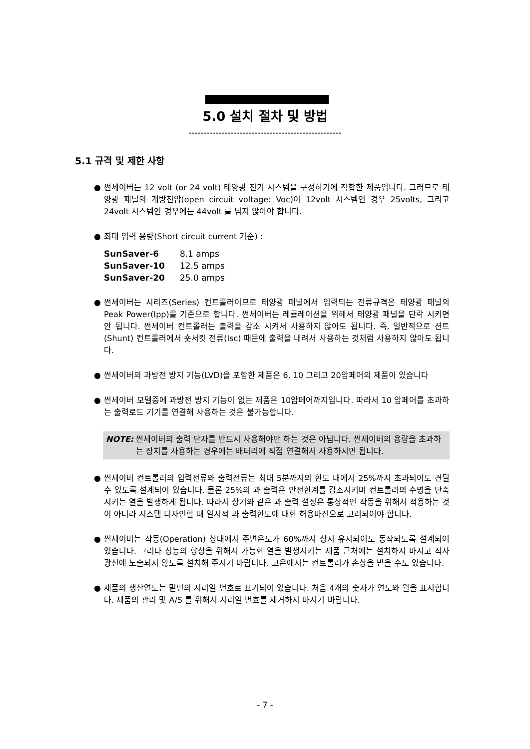5.0 설치 절차 및 방법
***************************************************
5.1 규격 및 제한 사항
● 썬세이버는 12 volt (or 24 volt) 태양광 전기 시스템을 구성하기에 적합한 제품입니다. 그러므로 태양광 패널의 개방전압(open circuit voltage: Voc)이 12volt 시스템인 경우 25volts, 그리고 24volt 시스템인 경우에는 44volt 를 넘지 않아야 합니다.
● 최대 입력 용량(Short circuit current 기준) :
| SunSaver-6 | 8.1 amps |
| SunSaver-10 | 12.5 amps |
| SunSaver-20 | 25.0 amps |
● 썬세이버는 시리즈(Series) 컨트롤러이므로 태양광 패널에서 입력되는 전류규격은 태양광 패널의 Peak Power(Ipp)를 기준으로 합니다. 썬세이버는 레귤레이션을 위해서 태양광 패널을 단락 시키면 안 됩니다. 썬세이버 컨트롤러는 출력을 감소 시켜서 사용하지 않아도 됩니다. 즉, 일반적으로 션트(Shunt) 컨트롤러에서 숏서킷 전류(Isc) 때문에 출력을 내려서 사용하는 것처럼 사용하지 않아도 됩니다.
● 썬세이버의 과방전 방지 기능(LVD)을 포함한 제품은 6, 10 그리고 20암페어의 제품이 있습니다
● 썬세이버 모델중에 과방전 방지 기능이 없는 제품은 10암페어까지입니다. 따라서 10 암페어를 초과하는 출력로드 기기를 연결해 사용하는 것은 불가능합니다.
NOTE: 썬세이버의 출력 단자를 반드시 사용해야만 하는 것은 아닙니다. 썬세이버의 용량을 초과하는 장치를 사용하는 경우에는 배터리에 직접 연결해서 사용하시면 됩니다.
● 썬세이버 컨트롤러의 입력전류와 출력전류는 최대 5분까지의 한도 내에서 25%까지 초과되어도 견딜 수 있도록 설계되어 있습니다. 물론 25%의 과 출력은 안전한계를 감소시키며 컨트롤러의 수명을 단축시키는 열을 발생하게 됩니다. 따라서 상기와 같은 과 출력 설정은 통상적인 작동을 위해서 적용하는 것이 아니라 시스템 디자인할 때 일시적 과 출력한도에 대한 허용마진으로 고려되어야 합니다.
● 썬세이버는 작동(Operation) 상태에서 주변온도가 60%까지 상시 유지되어도 동작되도록 설계되어 있습니다. 그러나 성능의 향상을 위해서 가능한 열을 발생시키는 제품 근처에는 설치하지 마시고 직사광선에 노출되지 않도록 설치해 주시기 바랍니다. 고온에서는 컨트롤러가 손상을 받을 수도 있습니다.
● 제품의 생산연도는 밑면의 시리얼 번호로 표기되어 있습니다. 처음 4개의 숫자가 연도와 월을 표시합니다. 제품의 관리 및 A/S 를 위해서 시리얼 번호를 제거하지 마시기 바랍니다.
- 7 -